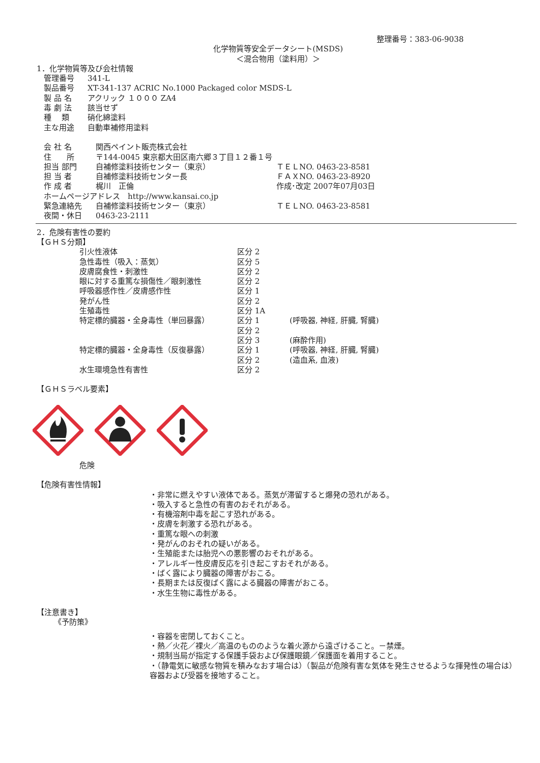整理番号：383-06-9038
化学物質等安全データシート(MSDS)
＜混合物用（塗料用）＞
1．化学物質等及び会社情報
| 管理番号 | 341-L |
| 製品番号 | XT-341-137 ACRIC No.1000 Packaged color MSDS-L |
| 製 品 名 | アクリック １０００ ZA4 |
| 毒 劇 法 | 該当せず |
| 種 類 | 硝化綿塗料 |
| 主な用途 | 自動車補修用塗料 |
| 会 社 名 | 関西ペイント販売株式会社 | |
| 住 所 | 〒144-0045 東京都大田区南六郷３丁目１２番１号 | |
| 担当 部門 | 自補修塗料技術センター（東京） | ＴＥＬNO. 0463-23-8581 |
| 担 当 者 | 自補修塗料技術センター長 | ＦＡＸNO. 0463-23-8920 |
| 作 成 者 | 梶川 正倫 | 作成･改定 2007年07月03日 |
| ホームページアドレス http://www.kansai.co.jp | | |
| 緊急連絡先 | 自補修塗料技術センター（東京） | ＴＥＬNO. 0463-23-8581 |
| 夜間・休日 | 0463-23-2111 | |
2．危険有害性の要約
【ＧＨＳ分類】
| 引火性液体 | 区分 2 | |
| 急性毒性（吸入：蒸気） | 区分 5 | |
| 皮膚腐食性・刺激性 | 区分 2 | |
| 眼に対する重篤な損傷性／眼刺激性 | 区分 2 | |
| 呼吸器感作性／皮膚感作性 | 区分 1 | |
| 発がん性 | 区分 2 | |
| 生殖毒性 | 区分 1A | |
| 特定標的臓器・全身毒性（単回暴露） | 区分 1 | (呼吸器, 神経, 肝臓, 腎臓) |
| | 区分 2 | |
| | 区分 3 | (麻酔作用) |
| 特定標的臓器・全身毒性（反復暴露） | 区分 1 | (呼吸器, 神経, 肝臓, 腎臓) |
| | 区分 2 | (造血系, 血液) |
| 水生環境急性有害性 | 区分 2 | |
【ＧＨＳラベル要素】
危険
【危険有害性情報】
・非常に燃えやすい液体である。蒸気が滞留すると爆発の恐れがある。
・吸入すると急性の有害のおそれがある。
・有機溶剤中毒を起こす恐れがある。
・皮膚を刺激する恐れがある。
・重篤な眼への刺激
・発がんのおそれの疑いがある。
・生殖能または胎児への悪影響のおそれがある。
・アレルギー性皮膚反応を引き起こすおそれがある。
・ばく露により臓器の障害がおこる。
・長期または反復ばく露による臓器の障害がおこる。
・水生生物に毒性がある。
【注意書き】
《予防策》
・容器を密閉しておくこと。
・熱／火花／裸火／高温のもののような着火源から遠ざけること。－禁煙。
・規制当局が指定する保護手袋および保護眼鏡／保護面を着用すること。
・（静電気に敏感な物質を積みなおす場合は）（製品が危険有害な気体を発生させるような揮発性の場合は）容器および受器を接地すること。